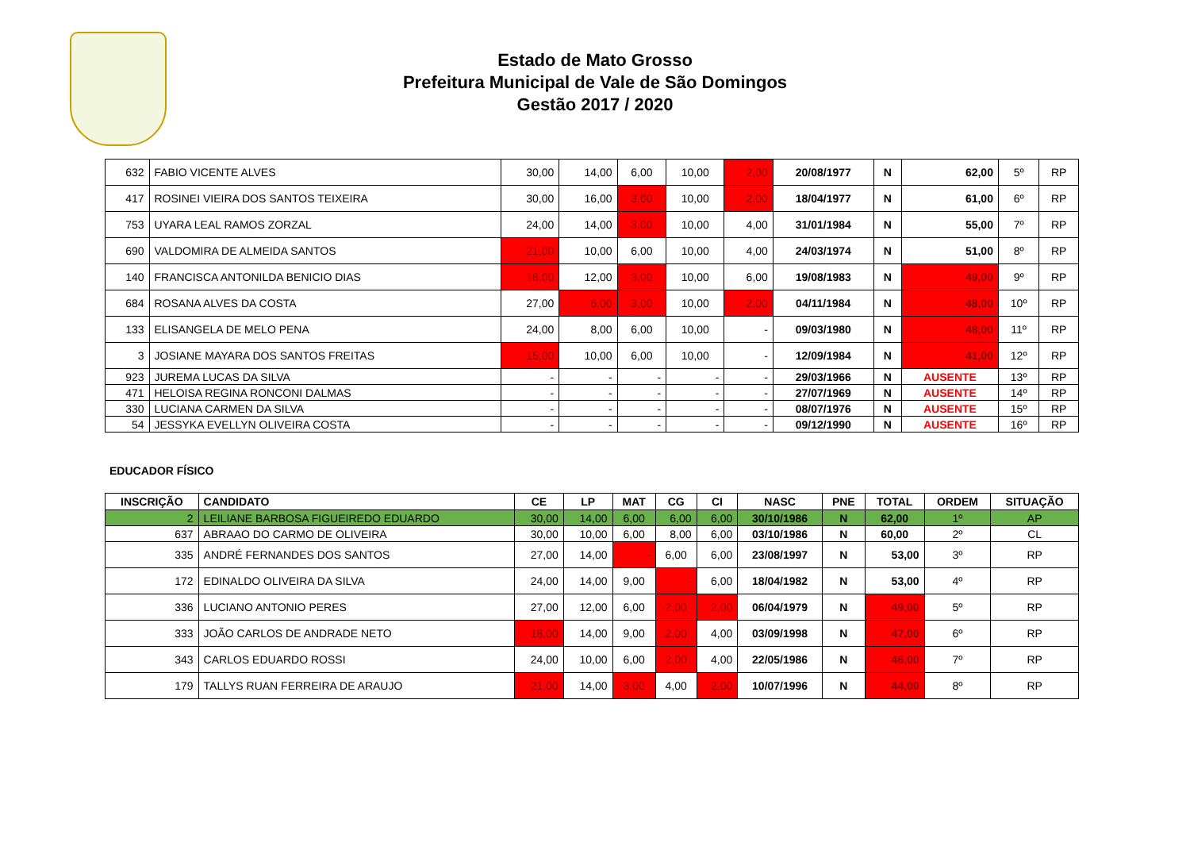Estado de Mato Grosso
Prefeitura Municipal de Vale de São Domingos
Gestão 2017 / 2020
| 632 | FABIO VICENTE ALVES | 30,00 | 14,00 | 6,00 | 10,00 | 2,00 | 20/08/1977 | N | 62,00 | 5º | RP |
| 417 | ROSINEI VIEIRA DOS SANTOS TEIXEIRA | 30,00 | 16,00 | 3,00 | 10,00 | 2,00 | 18/04/1977 | N | 61,00 | 6º | RP |
| 753 | UYARA LEAL RAMOS ZORZAL | 24,00 | 14,00 | 3,00 | 10,00 | 4,00 | 31/01/1984 | N | 55,00 | 7º | RP |
| 690 | VALDOMIRA DE ALMEIDA SANTOS | 21,00 | 10,00 | 6,00 | 10,00 | 4,00 | 24/03/1974 | N | 51,00 | 8º | RP |
| 140 | FRANCISCA ANTONILDA BENICIO DIAS | 18,00 | 12,00 | 3,00 | 10,00 | 6,00 | 19/08/1983 | N | 49,00 | 9º | RP |
| 684 | ROSANA ALVES DA COSTA | 27,00 | 6,00 | 3,00 | 10,00 | 2,00 | 04/11/1984 | N | 48,00 | 10º | RP |
| 133 | ELISANGELA DE MELO PENA | 24,00 | 8,00 | 6,00 | 10,00 | - | 09/03/1980 | N | 48,00 | 11º | RP |
| 3 | JOSIANE MAYARA DOS SANTOS FREITAS | 15,00 | 10,00 | 6,00 | 10,00 | - | 12/09/1984 | N | 41,00 | 12º | RP |
| 923 | JUREMA LUCAS DA SILVA | - | - | - | - | - | 29/03/1966 | N | AUSENTE | 13º | RP |
| 471 | HELOISA REGINA RONCONI DALMAS | - | - | - | - | - | 27/07/1969 | N | AUSENTE | 14º | RP |
| 330 | LUCIANA CARMEN DA SILVA | - | - | - | - | - | 08/07/1976 | N | AUSENTE | 15º | RP |
| 54 | JESSYKA EVELLYN OLIVEIRA COSTA | - | - | - | - | - | 09/12/1990 | N | AUSENTE | 16º | RP |
EDUCADOR FÍSICO
| INSCRIÇÃO | CANDIDATO | CE | LP | MAT | CG | CI | NASC | PNE | TOTAL | ORDEM | SITUAÇÃO |
| --- | --- | --- | --- | --- | --- | --- | --- | --- | --- | --- | --- |
| 2 | LEILIANE BARBOSA FIGUEIREDO EDUARDO | 30,00 | 14,00 | 6,00 | 6,00 | 6,00 | 30/10/1986 | N | 62,00 | 1º | AP |
| 637 | ABRAAO DO CARMO DE OLIVEIRA | 30,00 | 10,00 | 6,00 | 8,00 | 6,00 | 03/10/1986 | N | 60,00 | 2º | CL |
| 335 | ANDRÉ FERNANDES DOS SANTOS | 27,00 | 14,00 | - | 6,00 | 6,00 | 23/08/1997 | N | 53,00 | 3º | RP |
| 172 | EDINALDO OLIVEIRA DA SILVA | 24,00 | 14,00 | 9,00 | - | 6,00 | 18/04/1982 | N | 53,00 | 4º | RP |
| 336 | LUCIANO ANTONIO PERES | 27,00 | 12,00 | 6,00 | 2,00 | 2,00 | 06/04/1979 | N | 49,00 | 5º | RP |
| 333 | JOÃO CARLOS DE ANDRADE NETO | 18,00 | 14,00 | 9,00 | 2,00 | 4,00 | 03/09/1998 | N | 47,00 | 6º | RP |
| 343 | CARLOS EDUARDO ROSSI | 24,00 | 10,00 | 6,00 | 2,00 | 4,00 | 22/05/1986 | N | 46,00 | 7º | RP |
| 179 | TALLYS RUAN FERREIRA DE ARAUJO | 21,00 | 14,00 | 3,00 | 4,00 | 2,00 | 10/07/1996 | N | 44,00 | 8º | RP |